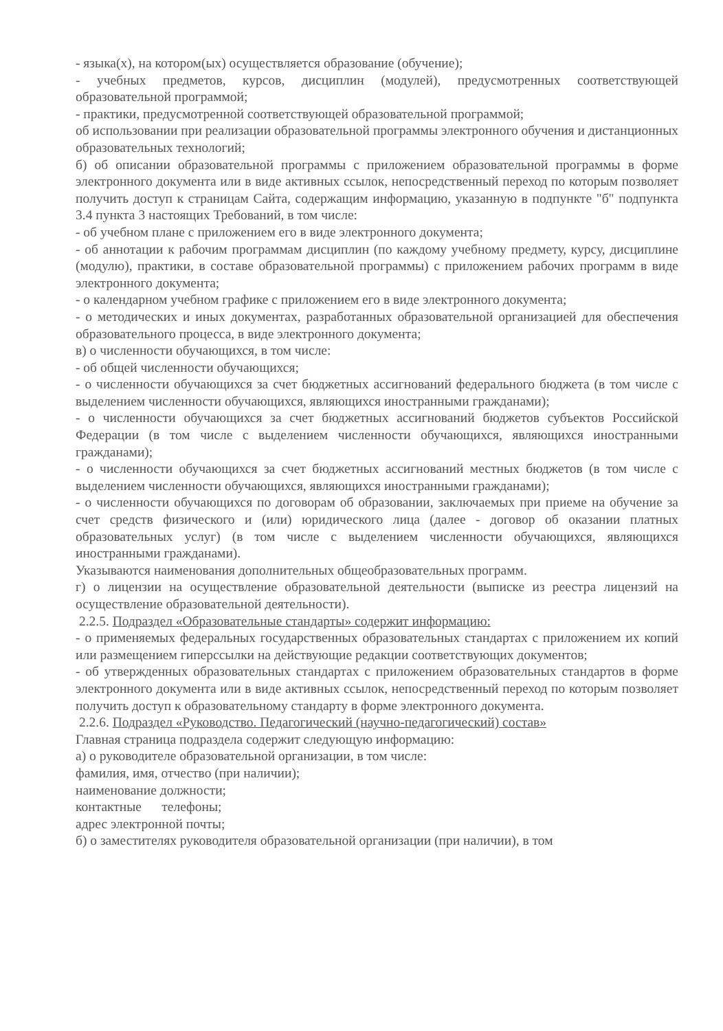- языка(х), на котором(ых) осуществляется образование (обучение);
- учебных предметов, курсов, дисциплин (модулей), предусмотренных соответствующей образовательной программой;
- практики, предусмотренной соответствующей образовательной программой;
об использовании при реализации образовательной программы электронного обучения и дистанционных образовательных технологий;
б) об описании образовательной программы с приложением образовательной программы в форме электронного документа или в виде активных ссылок, непосредственный переход по которым позволяет получить доступ к страницам Сайта, содержащим информацию, указанную в подпункте "б" подпункта 3.4 пункта 3 настоящих Требований, в том числе:
- об учебном плане с приложением его в виде электронного документа;
- об аннотации к рабочим программам дисциплин (по каждому учебному предмету, курсу, дисциплине (модулю), практики, в составе образовательной программы) с приложением рабочих программ в виде электронного документа;
- о календарном учебном графике с приложением его в виде электронного документа;
- о методических и иных документах, разработанных образовательной организацией для обеспечения образовательного процесса, в виде электронного документа;
в) о численности обучающихся, в том числе:
- об общей численности обучающихся;
- о численности обучающихся за счет бюджетных ассигнований федерального бюджета (в том числе с выделением численности обучающихся, являющихся иностранными гражданами);
- о численности обучающихся за счет бюджетных ассигнований бюджетов субъектов Российской Федерации (в том числе с выделением численности обучающихся, являющихся иностранными гражданами);
- о численности обучающихся за счет бюджетных ассигнований местных бюджетов (в том числе с выделением численности обучающихся, являющихся иностранными гражданами);
- о численности обучающихся по договорам об образовании, заключаемых при приеме на обучение за счет средств физического и (или) юридического лица (далее - договор об оказании платных образовательных услуг) (в том числе с выделением численности обучающихся, являющихся иностранными гражданами).
Указываются наименования дополнительных общеобразовательных программ.
г) о лицензии на осуществление образовательной деятельности (выписке из реестра лицензий на осуществление образовательной деятельности).
2.2.5. Подраздел «Образовательные стандарты» содержит информацию:
- о применяемых федеральных государственных образовательных стандартах с приложением их копий или размещением гиперссылки на действующие редакции соответствующих документов;
- об утвержденных образовательных стандартах с приложением образовательных стандартов в форме электронного документа или в виде активных ссылок, непосредственный переход по которым позволяет получить доступ к образовательному стандарту в форме электронного документа.
2.2.6. Подраздел «Руководство. Педагогический (научно-педагогический) состав»
Главная страница подраздела содержит следующую информацию:
а) о руководителе образовательной организации, в том числе:
фамилия, имя, отчество (при наличии);
наименование должности;
контактные телефоны;
адрес электронной почты;
б) о заместителях руководителя образовательной организации (при наличии), в том